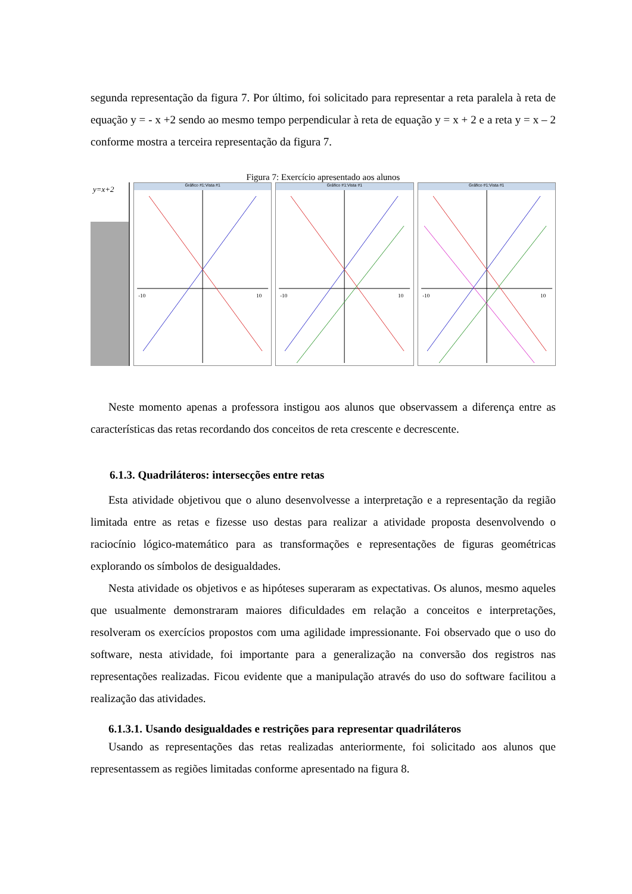segunda representação da figura 7. Por último, foi solicitado para representar a reta paralela à reta de equação y = - x +2 sendo ao mesmo tempo perpendicular à reta de equação y = x + 2 e a reta y = x – 2 conforme mostra a terceira representação da figura 7.
Figura 7: Exercício apresentado aos alunos
y=x+2
Gráfico #1:Vista #1
-10
10
Gráfico #1:Vista #1
-10
10
Gráfico #1:Vista #1
-10
10
Neste momento apenas a professora instigou aos alunos que observassem a diferença entre as características das retas recordando dos conceitos de reta crescente e decrescente.
6.1.3. Quadriláteros: intersecções entre retas
Esta atividade objetivou que o aluno desenvolvesse a interpretação e a representação da região limitada entre as retas e fizesse uso destas para realizar a atividade proposta desenvolvendo o raciocínio lógico-matemático para as transformações e representações de figuras geométricas explorando os símbolos de desigualdades.
Nesta atividade os objetivos e as hipóteses superaram as expectativas. Os alunos, mesmo aqueles que usualmente demonstraram maiores dificuldades em relação a conceitos e interpretações, resolveram os exercícios propostos com uma agilidade impressionante. Foi observado que o uso do software, nesta atividade, foi importante para a generalização na conversão dos registros nas representações realizadas. Ficou evidente que a manipulação através do uso do software facilitou a realização das atividades.
6.1.3.1. Usando desigualdades e restrições para representar quadriláteros
Usando as representações das retas realizadas anteriormente, foi solicitado aos alunos que representassem as regiões limitadas conforme apresentado na figura 8.